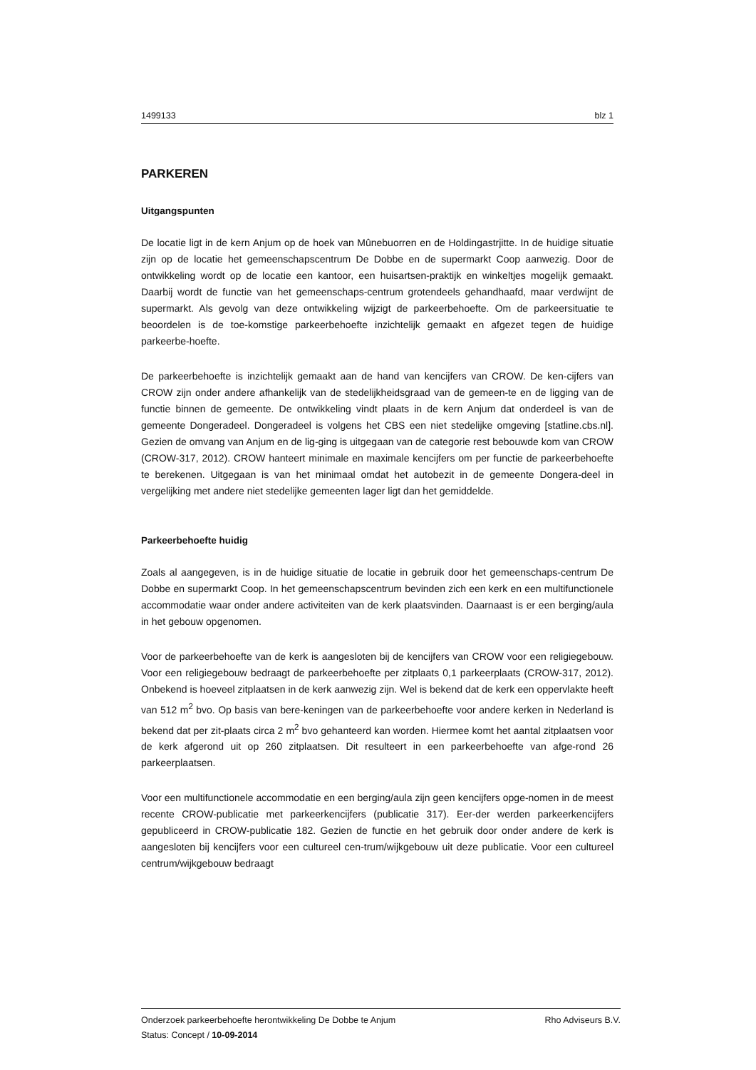1499133 blz 1
PARKEREN
Uitgangspunten
De locatie ligt in de kern Anjum op de hoek van Mûnebuorren en de Holdingastrjitte. In de huidige situatie zijn op de locatie het gemeenschapscentrum De Dobbe en de supermarkt Coop aanwezig. Door de ontwikkeling wordt op de locatie een kantoor, een huisartsen-praktijk en winkeltjes mogelijk gemaakt. Daarbij wordt de functie van het gemeenschaps-centrum grotendeels gehandhaafd, maar verdwijnt de supermarkt. Als gevolg van deze ontwikkeling wijzigt de parkeerbehoefte. Om de parkeersituatie te beoordelen is de toe-komstige parkeerbehoefte inzichtelijk gemaakt en afgezet tegen de huidige parkeerbe-hoefte.
De parkeerbehoefte is inzichtelijk gemaakt aan de hand van kencijfers van CROW. De ken-cijfers van CROW zijn onder andere afhankelijk van de stedelijkheidsgraad van de gemeen-te en de ligging van de functie binnen de gemeente. De ontwikkeling vindt plaats in de kern Anjum dat onderdeel is van de gemeente Dongeradeel. Dongeradeel is volgens het CBS een niet stedelijke omgeving [statline.cbs.nl]. Gezien de omvang van Anjum en de lig-ging is uitgegaan van de categorie rest bebouwde kom van CROW (CROW-317, 2012). CROW hanteert minimale en maximale kencijfers om per functie de parkeerbehoefte te berekenen. Uitgegaan is van het minimaal omdat het autobezit in de gemeente Dongera-deel in vergelijking met andere niet stedelijke gemeenten lager ligt dan het gemiddelde.
Parkeerbehoefte huidig
Zoals al aangegeven, is in de huidige situatie de locatie in gebruik door het gemeenschaps-centrum De Dobbe en supermarkt Coop. In het gemeenschapscentrum bevinden zich een kerk en een multifunctionele accommodatie waar onder andere activiteiten van de kerk plaatsvinden. Daarnaast is er een berging/aula in het gebouw opgenomen.
Voor de parkeerbehoefte van de kerk is aangesloten bij de kencijfers van CROW voor een religiegebouw. Voor een religiegebouw bedraagt de parkeerbehoefte per zitplaats 0,1 parkeerplaats (CROW-317, 2012). Onbekend is hoeveel zitplaatsen in de kerk aanwezig zijn. Wel is bekend dat de kerk een oppervlakte heeft van 512 m<sup>2</sup> bvo. Op basis van bere-keningen van de parkeerbehoefte voor andere kerken in Nederland is bekend dat per zit-plaats circa 2 m<sup>2</sup> bvo gehanteerd kan worden. Hiermee komt het aantal zitplaatsen voor de kerk afgerond uit op 260 zitplaatsen. Dit resulteert in een parkeerbehoefte van afge-rond 26 parkeerplaatsen.
Voor een multifunctionele accommodatie en een berging/aula zijn geen kencijfers opge-nomen in de meest recente CROW-publicatie met parkeerkencijfers (publicatie 317). Eer-der werden parkeerkencijfers gepubliceerd in CROW-publicatie 182. Gezien de functie en het gebruik door onder andere de kerk is aangesloten bij kencijfers voor een cultureel cen-trum/wijkgebouw uit deze publicatie. Voor een cultureel centrum/wijkgebouw bedraagt
Onderzoek parkeerbehoefte herontwikkeling De Dobbe te Anjum Rho Adviseurs B.V.
Status: Concept / 10-09-2014